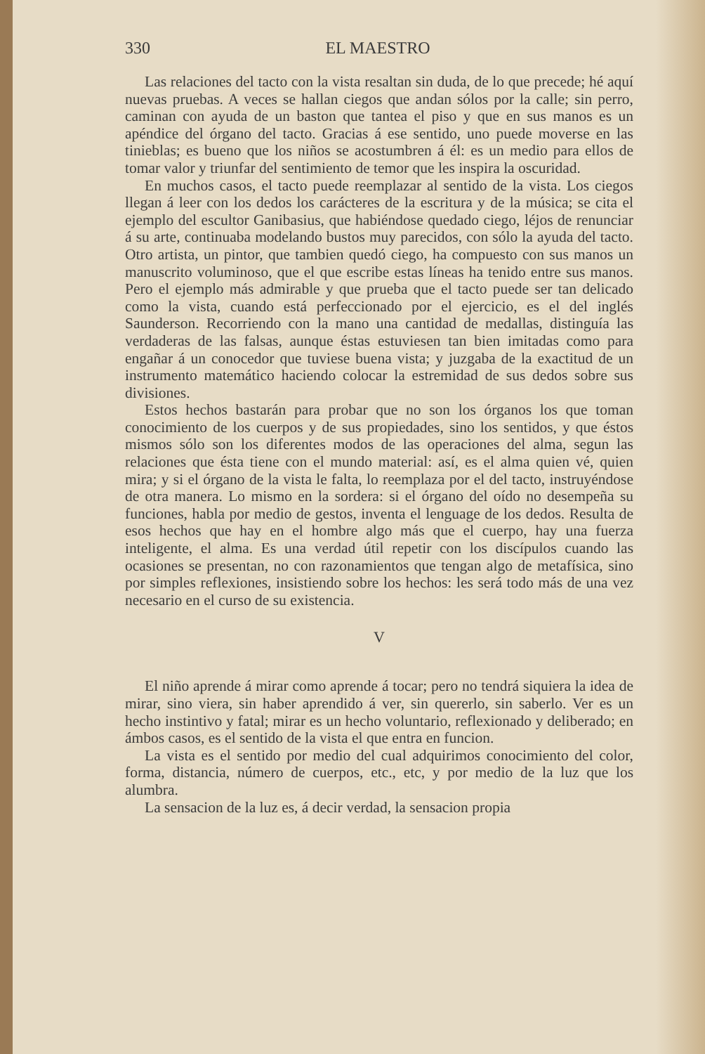330 EL MAESTRO
Las relaciones del tacto con la vista resaltan sin duda, de lo que precede; hé aquí nuevas pruebas. A veces se hallan ciegos que andan sólos por la calle; sin perro, caminan con ayuda de un baston que tantea el piso y que en sus manos es un apéndice del órgano del tacto. Gracias á ese sentido, uno puede moverse en las tinieblas; es bueno que los niños se acostumbren á él: es un medio para ellos de tomar valor y triunfar del sentimiento de temor que les inspira la oscuridad.
En muchos casos, el tacto puede reemplazar al sentido de la vista. Los ciegos llegan á leer con los dedos los carácteres de la escritura y de la música; se cita el ejemplo del escultor Ganibasius, que habiéndose quedado ciego, léjos de renunciar á su arte, continuaba modelando bustos muy parecidos, con sólo la ayuda del tacto. Otro artista, un pintor, que tambien quedó ciego, ha compuesto con sus manos un manuscrito voluminoso, que el que escribe estas líneas ha tenido entre sus manos. Pero el ejemplo más admirable y que prueba que el tacto puede ser tan delicado como la vista, cuando está perfeccionado por el ejercicio, es el del inglés Saunderson. Recorriendo con la mano una cantidad de medallas, distinguía las verdaderas de las falsas, aunque éstas estuviesen tan bien imitadas como para engañar á un conocedor que tuviese buena vista; y juzgaba de la exactitud de un instrumento matemático haciendo colocar la estremidad de sus dedos sobre sus divisiones.
Estos hechos bastarán para probar que no son los órganos los que toman conocimiento de los cuerpos y de sus propiedades, sino los sentidos, y que éstos mismos sólo son los diferentes modos de las operaciones del alma, segun las relaciones que ésta tiene con el mundo material: así, es el alma quien vé, quien mira; y si el órgano de la vista le falta, lo reemplaza por el del tacto, instruyéndose de otra manera. Lo mismo en la sordera: si el órgano del oído no desempeña su funciones, habla por medio de gestos, inventa el lenguage de los dedos. Resulta de esos hechos que hay en el hombre algo más que el cuerpo, hay una fuerza inteligente, el alma. Es una verdad útil repetir con los discípulos cuando las ocasiones se presentan, no con razonamientos que tengan algo de metafísica, sino por simples reflexiones, insistiendo sobre los hechos: les será todo más de una vez necesario en el curso de su existencia.
V
El niño aprende á mirar como aprende á tocar; pero no tendrá siquiera la idea de mirar, sino viera, sin haber aprendido á ver, sin quererlo, sin saberlo. Ver es un hecho instintivo y fatal; mirar es un hecho voluntario, reflexionado y deliberado; en ámbos casos, es el sentido de la vista el que entra en funcion.
La vista es el sentido por medio del cual adquirimos conocimiento del color, forma, distancia, número de cuerpos, etc., etc, y por medio de la luz que los alumbra.
La sensacion de la luz es, á decir verdad, la sensacion propia